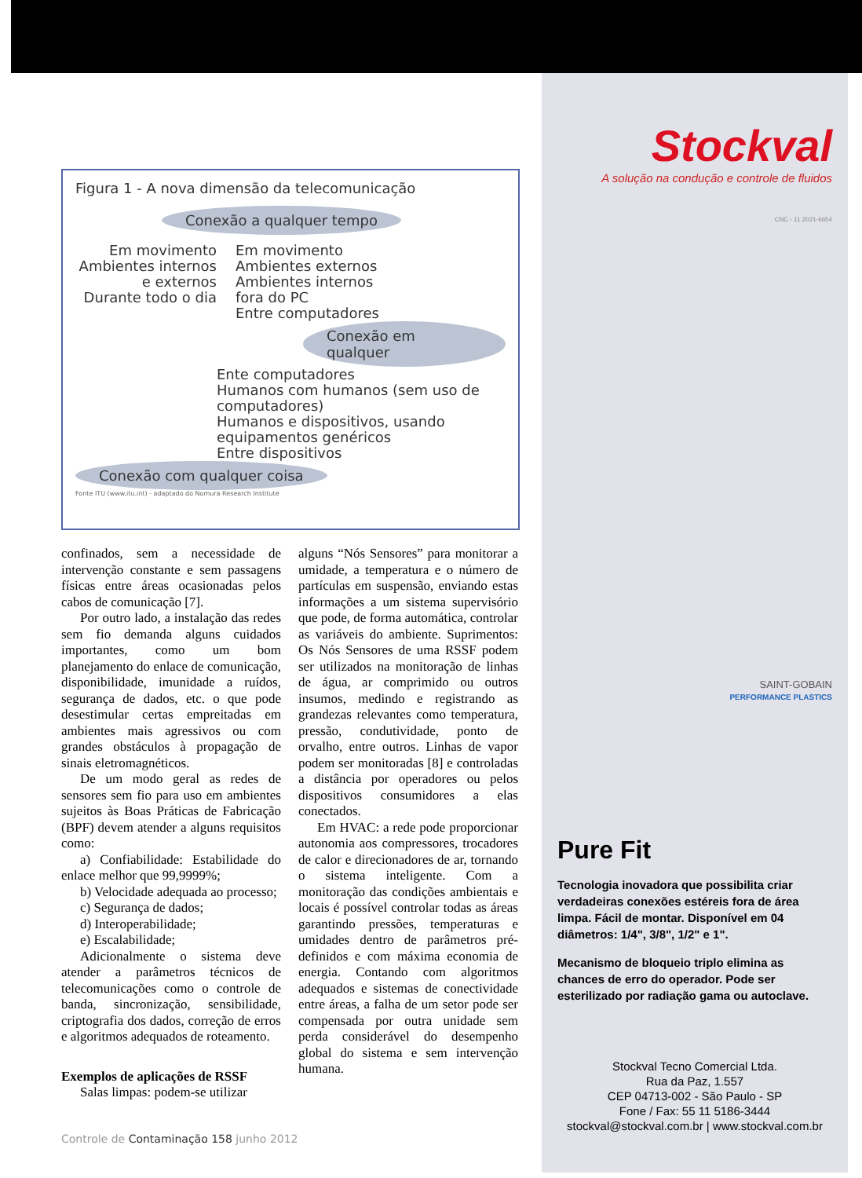Figura 1 - A nova dimensão da telecomunicação
Conexão a qualquer tempo
Em movimento
Ambientes internos
e externos
Durante todo o dia
Em movimento
Ambientes externos
Ambientes internos
fora do PC
Entre computadores
Conexão em qualquer
Ente computadores
Humanos com humanos (sem uso de computadores)
Humanos e dispositivos, usando equipamentos genéricos
Entre dispositivos
Conexão com qualquer coisa
Fonte ITU (www.itu.int) - adaptado do Nomura Research Institute
confinados, sem a necessidade de intervenção constante e sem passagens físicas entre áreas ocasionadas pelos cabos de comunicação [7].
Por outro lado, a instalação das redes sem fio demanda alguns cuidados importantes, como um bom planejamento do enlace de comunicação, disponibilidade, imunidade a ruídos, segurança de dados, etc. o que pode desestimular certas empreitadas em ambientes mais agressivos ou com grandes obstáculos à propagação de sinais eletromagnéticos.
De um modo geral as redes de sensores sem fio para uso em ambientes sujeitos às Boas Práticas de Fabricação (BPF) devem atender a alguns requisitos como:
a) Confiabilidade: Estabilidade do enlace melhor que 99,9999%;
b) Velocidade adequada ao processo;
c) Segurança de dados;
d) Interoperabilidade;
e) Escalabilidade;
Adicionalmente o sistema deve atender a parâmetros técnicos de telecomunicações como o controle de banda, sincronização, sensibilidade, criptografia dos dados, correção de erros e algoritmos adequados de roteamento.
Exemplos de aplicações de RSSF
Salas limpas: podem-se utilizar
alguns “Nós Sensores” para monitorar a umidade, a temperatura e o número de partículas em suspensão, enviando estas informações a um sistema supervisório que pode, de forma automática, controlar as variáveis do ambiente. Suprimentos: Os Nós Sensores de uma RSSF podem ser utilizados na monitoração de linhas de água, ar comprimido ou outros insumos, medindo e registrando as grandezas relevantes como temperatura, pressão, condutividade, ponto de orvalho, entre outros. Linhas de vapor podem ser monitoradas [8] e controladas a distância por operadores ou pelos dispositivos consumidores a elas conectados.
Em HVAC: a rede pode proporcionar autonomia aos compressores, trocadores de calor e direcionadores de ar, tornando o sistema inteligente. Com a monitoração das condições ambientais e locais é possível controlar todas as áreas garantindo pressões, temperaturas e umidades dentro de parâmetros pré-definidos e com máxima economia de energia. Contando com algoritmos adequados e sistemas de conectividade entre áreas, a falha de um setor pode ser compensada por outra unidade sem perda considerável do desempenho global do sistema e sem intervenção humana.
Controle de Contaminação 158 junho 2012
Stockval
A solução na condução e controle de fluidos
CNC - 11 2021-6654
SAINT-GOBAIN
PERFORMANCE PLASTICS
Pure Fit
Tecnologia inovadora que possibilita criar verdadeiras conexões estéreis fora de área limpa. Fácil de montar. Disponível em 04 diâmetros: 1/4", 3/8", 1/2" e 1".
Mecanismo de bloqueio triplo elimina as chances de erro do operador. Pode ser esterilizado por radiação gama ou autoclave.
Stockval Tecno Comercial Ltda.
Rua da Paz, 1.557
CEP 04713-002 - São Paulo - SP
Fone / Fax: 55 11 5186-3444
stockval@stockval.com.br | www.stockval.com.br